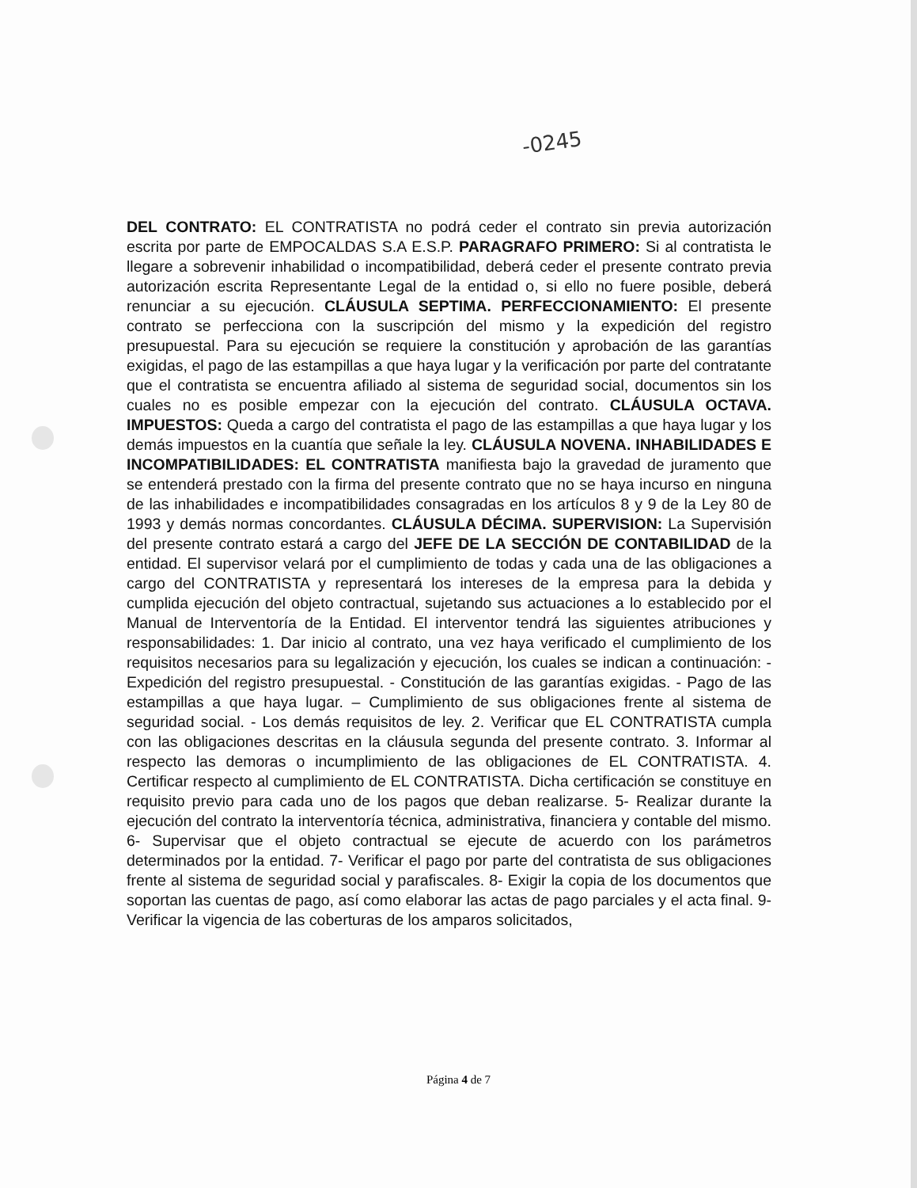-0245
DEL CONTRATO: EL CONTRATISTA no podrá ceder el contrato sin previa autorización escrita por parte de EMPOCALDAS S.A E.S.P. PARAGRAFO PRIMERO: Si al contratista le llegare a sobrevenir inhabilidad o incompatibilidad, deberá ceder el presente contrato previa autorización escrita Representante Legal de la entidad o, si ello no fuere posible, deberá renunciar a su ejecución. CLÁUSULA SEPTIMA. PERFECCIONAMIENTO: El presente contrato se perfecciona con la suscripción del mismo y la expedición del registro presupuestal. Para su ejecución se requiere la constitución y aprobación de las garantías exigidas, el pago de las estampillas a que haya lugar y la verificación por parte del contratante que el contratista se encuentra afiliado al sistema de seguridad social, documentos sin los cuales no es posible empezar con la ejecución del contrato. CLÁUSULA OCTAVA. IMPUESTOS: Queda a cargo del contratista el pago de las estampillas a que haya lugar y los demás impuestos en la cuantía que señale la ley. CLÁUSULA NOVENA. INHABILIDADES E INCOMPATIBILIDADES: EL CONTRATISTA manifiesta bajo la gravedad de juramento que se entenderá prestado con la firma del presente contrato que no se haya incurso en ninguna de las inhabilidades e incompatibilidades consagradas en los artículos 8 y 9 de la Ley 80 de 1993 y demás normas concordantes. CLÁUSULA DÉCIMA. SUPERVISION: La Supervisión del presente contrato estará a cargo del JEFE DE LA SECCIÓN DE CONTABILIDAD de la entidad. El supervisor velará por el cumplimiento de todas y cada una de las obligaciones a cargo del CONTRATISTA y representará los intereses de la empresa para la debida y cumplida ejecución del objeto contractual, sujetando sus actuaciones a lo establecido por el Manual de Interventoría de la Entidad. El interventor tendrá las siguientes atribuciones y responsabilidades: 1. Dar inicio al contrato, una vez haya verificado el cumplimiento de los requisitos necesarios para su legalización y ejecución, los cuales se indican a continuación: - Expedición del registro presupuestal. - Constitución de las garantías exigidas. - Pago de las estampillas a que haya lugar. – Cumplimiento de sus obligaciones frente al sistema de seguridad social. - Los demás requisitos de ley. 2. Verificar que EL CONTRATISTA cumpla con las obligaciones descritas en la cláusula segunda del presente contrato. 3. Informar al respecto las demoras o incumplimiento de las obligaciones de EL CONTRATISTA. 4. Certificar respecto al cumplimiento de EL CONTRATISTA. Dicha certificación se constituye en requisito previo para cada uno de los pagos que deban realizarse. 5- Realizar durante la ejecución del contrato la interventoría técnica, administrativa, financiera y contable del mismo. 6- Supervisar que el objeto contractual se ejecute de acuerdo con los parámetros determinados por la entidad. 7- Verificar el pago por parte del contratista de sus obligaciones frente al sistema de seguridad social y parafiscales. 8- Exigir la copia de los documentos que soportan las cuentas de pago, así como elaborar las actas de pago parciales y el acta final. 9- Verificar la vigencia de las coberturas de los amparos solicitados,
Página 4 de 7